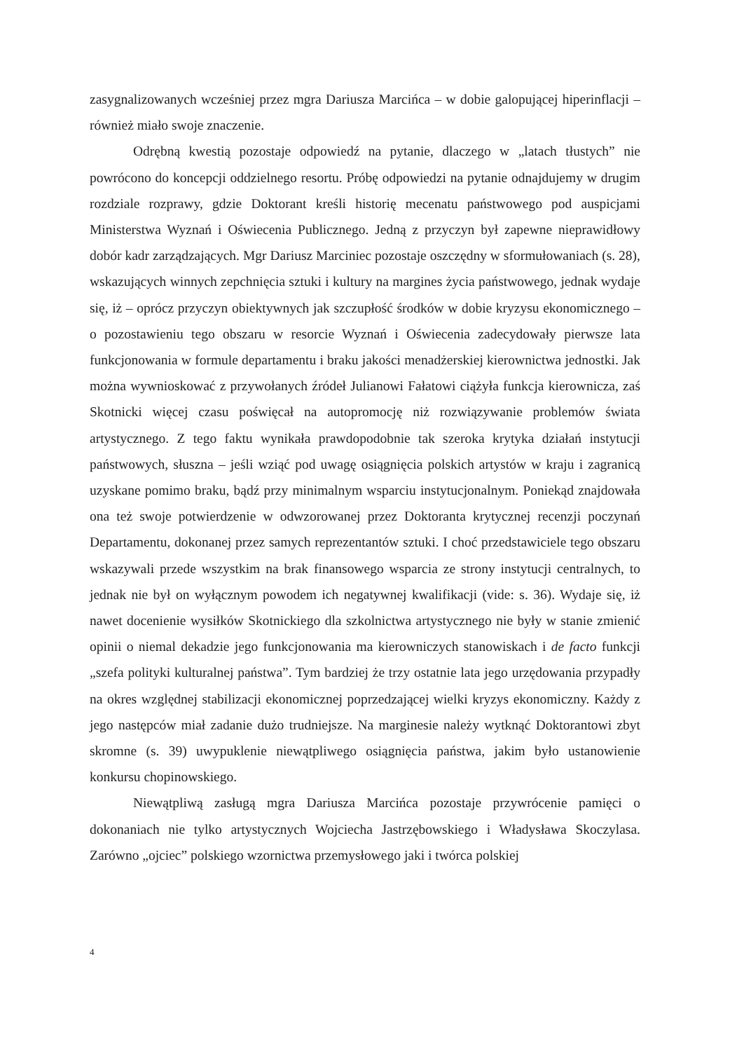zasygnalizowanych wcześniej przez mgra Dariusza Marcińca – w dobie galopującej hiperinflacji – również miało swoje znaczenie.
Odrębną kwestią pozostaje odpowiedź na pytanie, dlaczego w „latach tłustych” nie powrócono do koncepcji oddzielnego resortu. Próbę odpowiedzi na pytanie odnajdujemy w drugim rozdziale rozprawy, gdzie Doktorant kreśli historię mecenatu państwowego pod auspicjami Ministerstwa Wyznań i Oświecenia Publicznego. Jedną z przyczyn był zapewne nieprawidłowy dobór kadr zarządzających. Mgr Dariusz Marciniec pozostaje oszczędny w sformułowaniach (s. 28), wskazujących winnych zepchnięcia sztuki i kultury na margines życia państwowego, jednak wydaje się, iż – oprócz przyczyn obiektywnych jak szczupłość środków w dobie kryzysu ekonomicznego – o pozostawieniu tego obszaru w resorcie Wyznań i Oświecenia zadecydowały pierwsze lata funkcjonowania w formule departamentu i braku jakości menadżerskiej kierownictwa jednostki. Jak można wywnioskować z przywołanych źródeł Julianowi Fałatowi ciążyła funkcja kierownicza, zaś Skotnicki więcej czasu poświęcał na autopromocję niż rozwiązywanie problemów świata artystycznego. Z tego faktu wynikała prawdopodobnie tak szeroka krytyka działań instytucji państwowych, słuszna – jeśli wziąć pod uwagę osiągnięcia polskich artystów w kraju i zagranicą uzyskane pomimo braku, bądź przy minimalnym wsparciu instytucjonalnym. Poniekąd znajdowała ona też swoje potwierdzenie w odwzorowanej przez Doktoranta krytycznej recenzji poczynań Departamentu, dokonanej przez samych reprezentantów sztuki. I choć przedstawiciele tego obszaru wskazywali przede wszystkim na brak finansowego wsparcia ze strony instytucji centralnych, to jednak nie był on wyłącznym powodem ich negatywnej kwalifikacji (vide: s. 36). Wydaje się, iż nawet docenienie wysiłków Skotnickiego dla szkolnictwa artystycznego nie były w stanie zmienić opinii o niemal dekadzie jego funkcjonowania ma kierowniczych stanowiskach i de facto funkcji „szefa polityki kulturalnej państwa”. Tym bardziej że trzy ostatnie lata jego urzędowania przypadły na okres względnej stabilizacji ekonomicznej poprzedzającej wielki kryzys ekonomiczny. Każdy z jego następców miał zadanie dużo trudniejsze. Na marginesie należy wytknąć Doktorantowi zbyt skromne (s. 39) uwypuklenie niewątpliwego osiągnięcia państwa, jakim było ustanowienie konkursu chopinowskiego.
Niewątpliwą zasługą mgra Dariusza Marcińca pozostaje przywrócenie pamięci o dokonaniach nie tylko artystycznych Wojciecha Jastrzębowskiego i Władysława Skoczylasa. Zarówno „ojciec” polskiego wzornictwa przemysłowego jaki i twórca polskiej
4